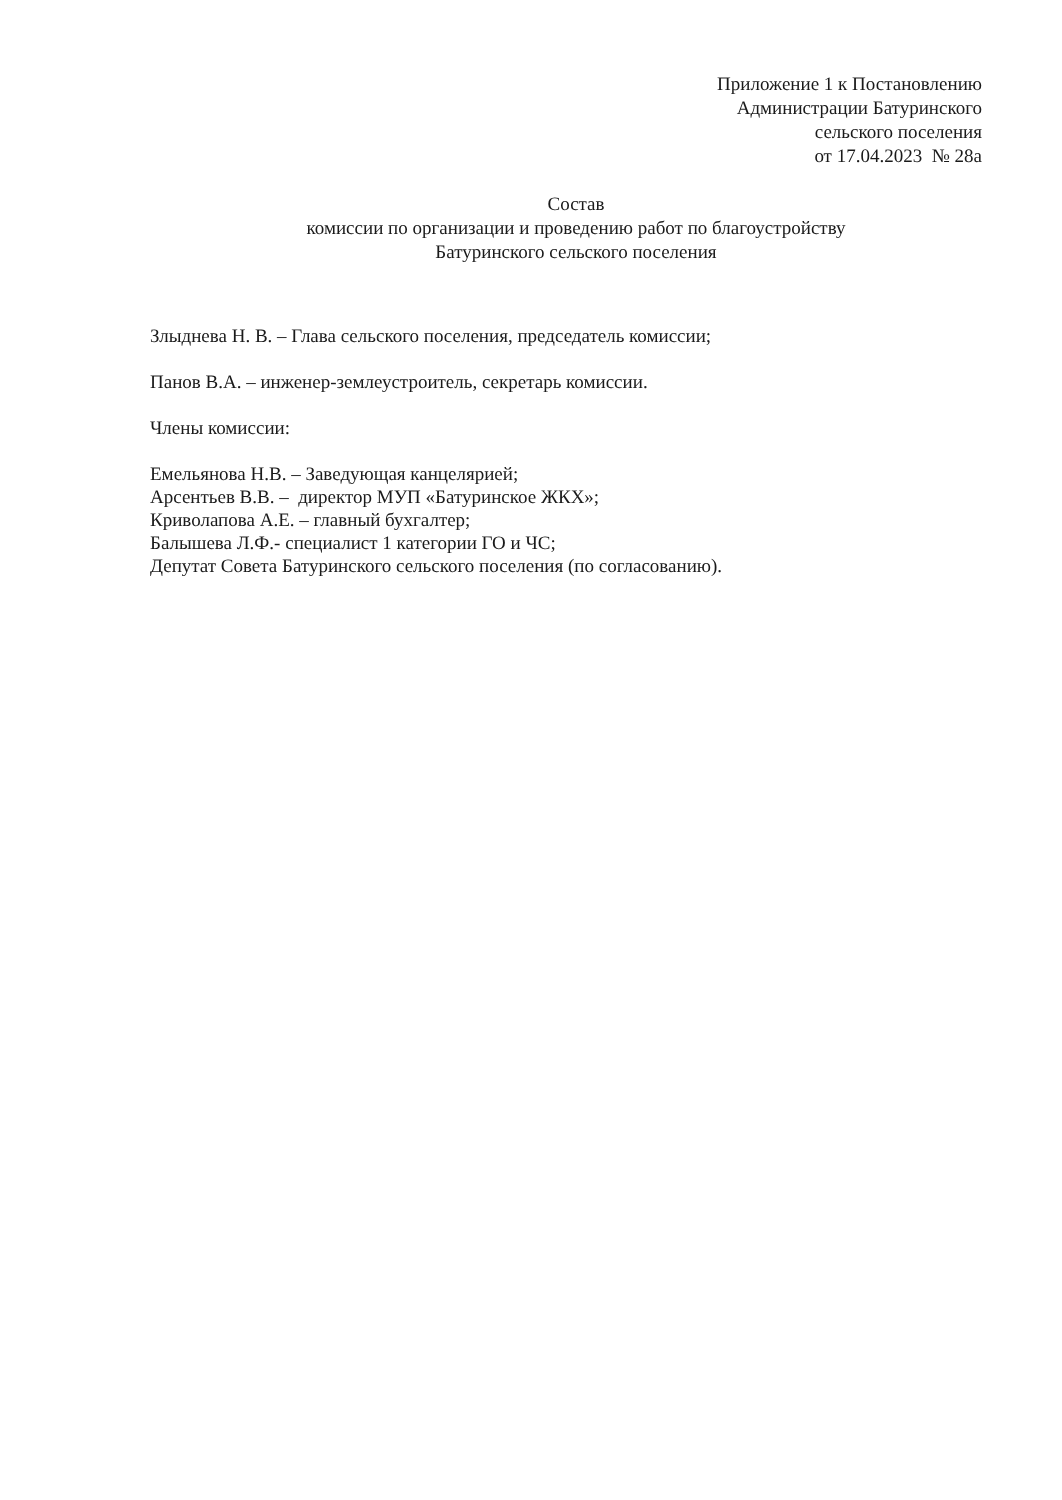Приложение 1 к Постановлению
Администрации Батуринского
сельского поселения
от 17.04.2023 № 28а
Состав
комиссии по организации и проведению работ по благоустройству
Батуринского сельского поселения
Злыднева Н. В. – Глава сельского поселения, председатель комиссии;
Панов В.А. – инженер-землеустроитель, секретарь комиссии.
Члены комиссии:
Емельянова Н.В. – Заведующая канцелярией;
Арсентьев В.В. – директор МУП «Батуринское ЖКХ»;
Криволапова А.Е. – главный бухгалтер;
Балышева Л.Ф.- специалист 1 категории ГО и ЧС;
Депутат Совета Батуринского сельского поселения (по согласованию).